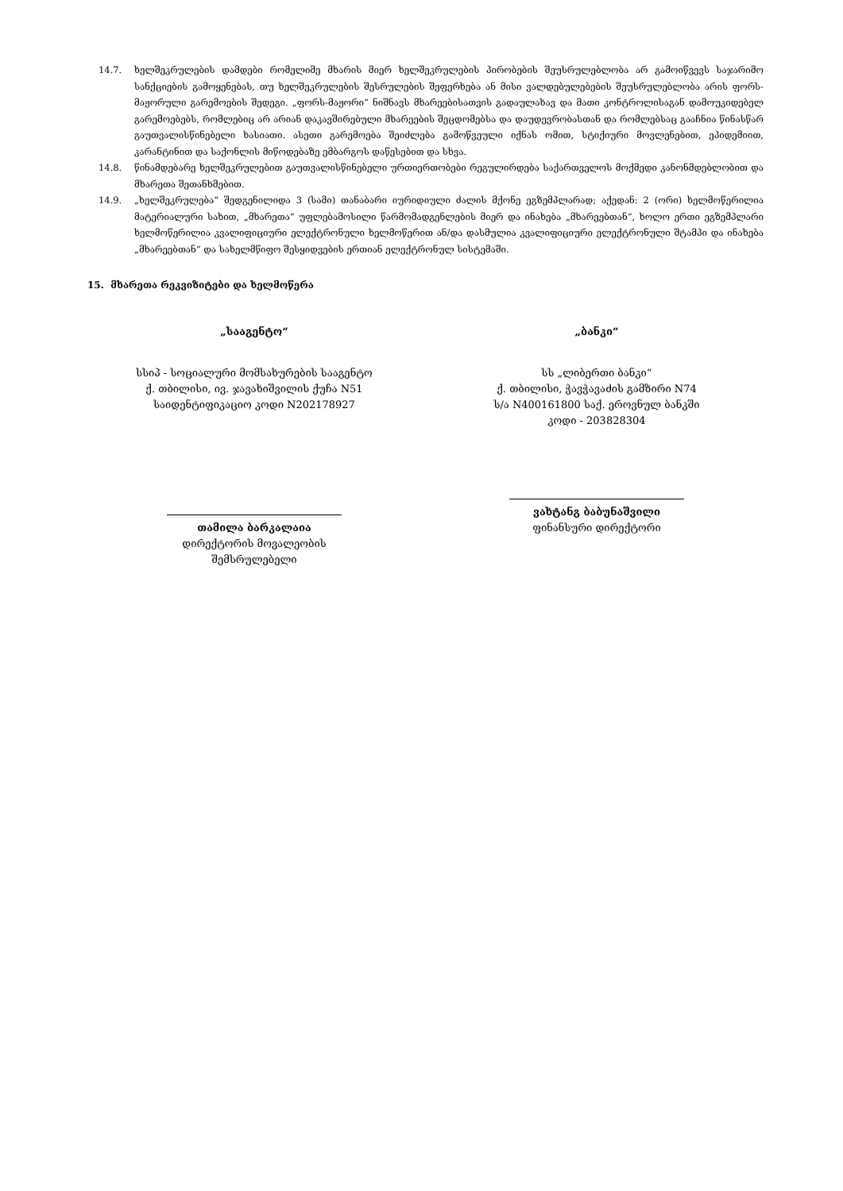14.7. ხელშეკრულების დამდები რომელიმე მხარის მიერ ხელშეკრულების პირობების შეუსრულებლობა არ გამოიწვევს საჯარიმო სანქციების გამოყენებას, თუ ხელშეკრულების შესრულების შეფერხება ან მისი ვალდებულებების შეუსრულებლობა არის ფორს-მაჟორული გარემოების შედეგი. „ფორს-მაჟორი“ ნიშნავს მხარეებისათვის გადაულახავ და მათი კონტროლისაგან დამოუკიდებელ გარემოებებს, რომლებიც არ არიან დაკავშირებული მხარეების შეცდომებსა და დაუდევრობასთან და რომლებსაც გააჩნია წინასწარ გაუთვალისწინებელი ხასიათი. ასეთი გარემოება შეიძლება გამოწვეული იქნას ომით, სტიქიური მოვლენებით, ეპიდემიით, კარანტინით და საქონლის მიწოდებაზე ემბარგოს დაწესებით და სხვა.
14.8. წინამდებარე ხელშეკრულებით გაუთვალისწინებელი ურთიერთობები რეგულირდება საქართველოს მოქმედი კანონმდებლობით და მხარეთა შეთანხმებით.
14.9. „ხელშეკრულება“ შედგენილიდა 3 (სამი) თანაბარი იურიდიული ძალის მქონე ეგზემპლარად; აქედან: 2 (ორი) ხელმოწერილია მატერიალური სახით, „მხარეთა“ უფლებამოსილი წარმომადგენლების მიერ და ინახება „მხარეებთან“, ხოლო ერთი ეგზემპლარი ხელმოწერილია კვალიფიციური ელექტრონული ხელმოწერით ან/და დასმულია კვალიფიციური ელექტრონული შტამპი და ინახება „მხარეებთან“ და სახელმწიფო შესყიდვების ერთიან ელექტრონულ სისტემაში.
15. მხარეთა რეკვიზიტები და ხელმოწერა
„სააგენტო“
სსიპ - სოციალური მომსახურების სააგენტო
ქ. თბილისი, ივ. ჯავახიშვილის ქუჩა N51
საიდენტიფიკაციო კოდი N202178927
თამილა ბარკალაია
დირექტორის მოვალეობის
შემსრულებელი
„ბანკი“
სს „ლიბერთი ბანკი“
ქ. თბილისი, ჭავჭავაძის გამზირი N74
ს/ა N400161800 საქ. ეროვნულ ბანკში
კოდი - 203828304
ვახტანგ ბაბუნაშვილი
ფინანსური დირექტორი